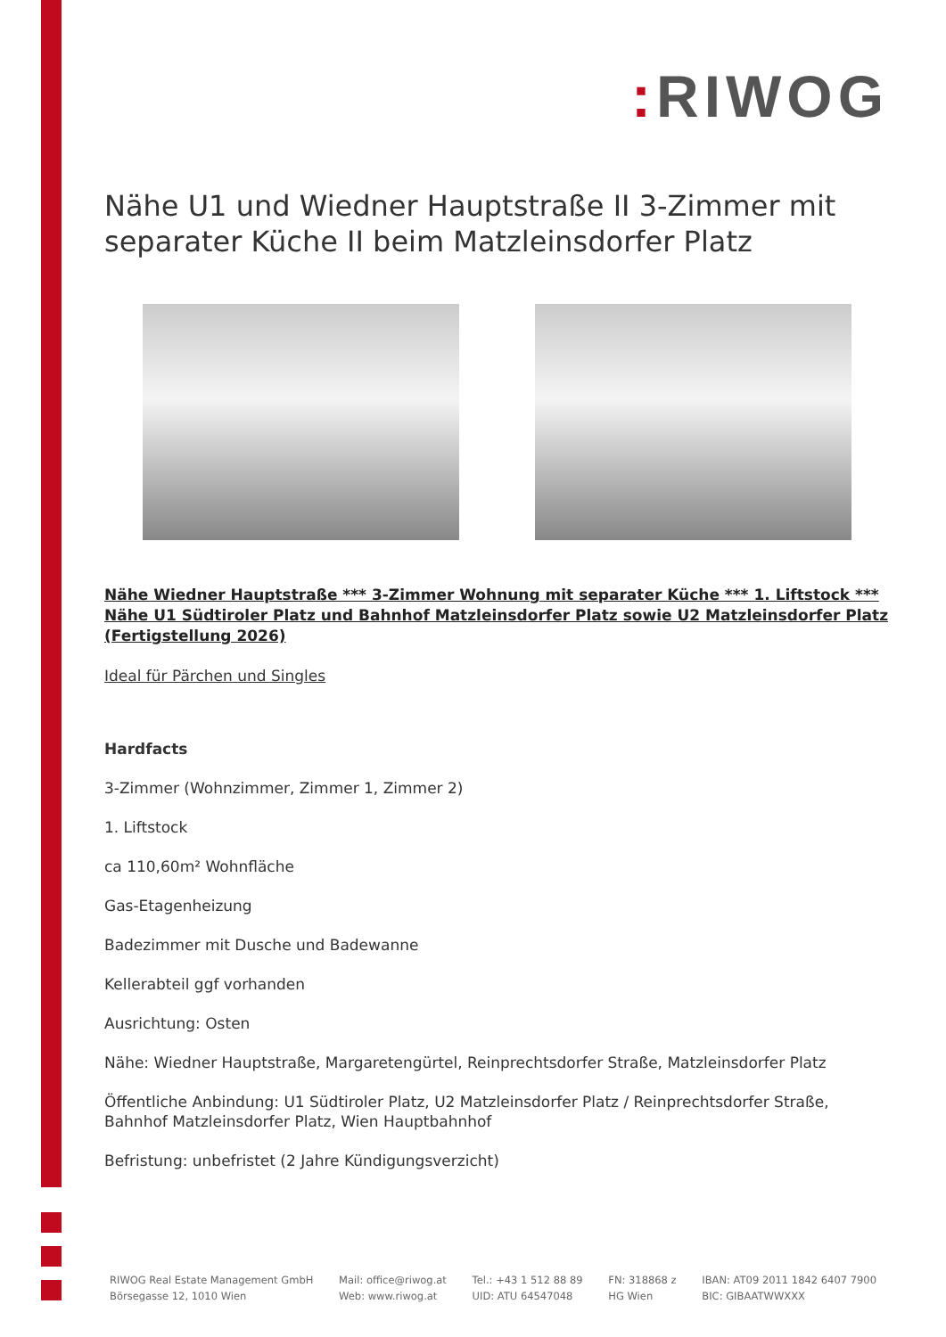: RIWOG
Nähe U1 und Wiedner Hauptstraße II 3-Zimmer mit separater Küche II beim Matzleinsdorfer Platz
Nähe Wiedner Hauptstraße *** 3-Zimmer Wohnung mit separater Küche *** 1. Liftstock *** Nähe U1 Südtiroler Platz und Bahnhof Matzleinsdorfer Platz sowie U2 Matzleinsdorfer Platz (Fertigstellung 2026)
Ideal für Pärchen und Singles
Hardfacts
3-Zimmer (Wohnzimmer, Zimmer 1, Zimmer 2)
1. Liftstock
ca 110,60m² Wohnfläche
Gas-Etagenheizung
Badezimmer mit Dusche und Badewanne
Kellerabteil ggf vorhanden
Ausrichtung: Osten
Nähe: Wiedner Hauptstraße, Margaretengürtel, Reinprechtsdorfer Straße, Matzleinsdorfer Platz
Öffentliche Anbindung: U1 Südtiroler Platz, U2 Matzleinsdorfer Platz / Reinprechtsdorfer Straße, Bahnhof Matzleinsdorfer Platz, Wien Hauptbahnhof
Befristung: unbefristet (2 Jahre Kündigungsverzicht)
RIWOG Real Estate Management GmbH
Börsegasse 12, 1010 Wien
Mail: office@riwog.at
Web: www.riwog.at
Tel.: +43 1 512 88 89
UID: ATU 64547048
FN: 318868 z
HG Wien
IBAN: AT09 2011 1842 6407 7900
BIC: GIBAATWWXXX